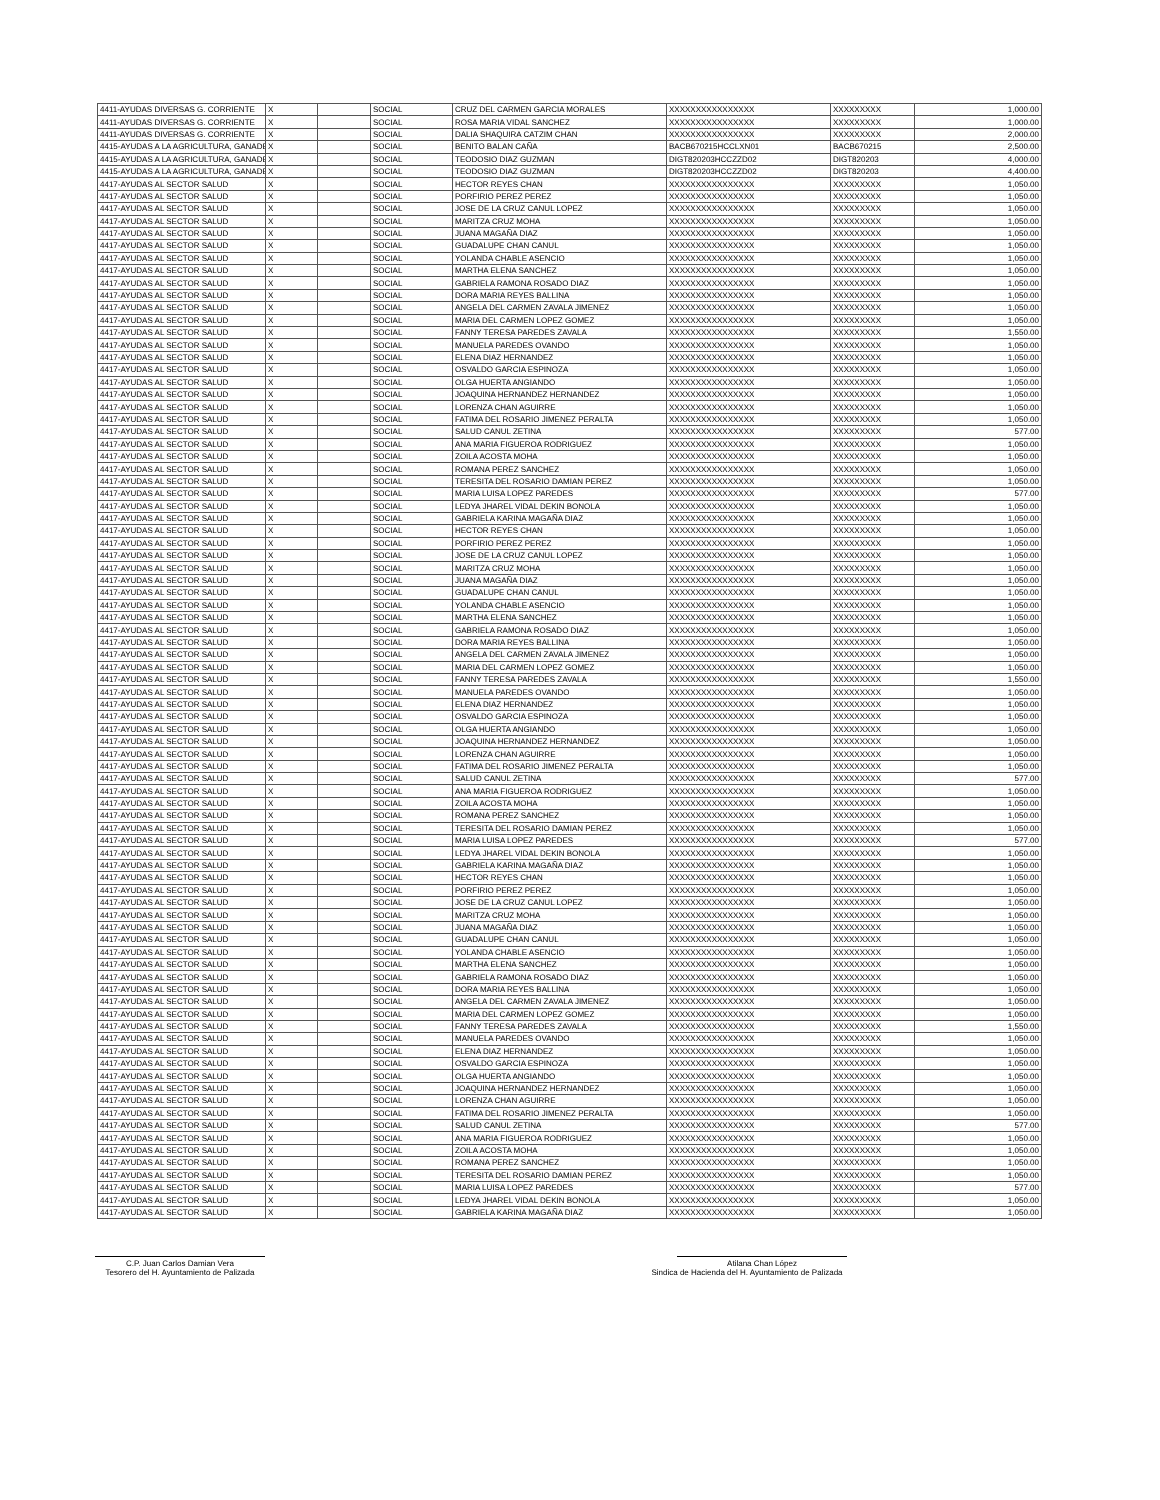| 4411-AYUDAS DIVERSAS G. CORRIENTE | X | | SOCIAL | CRUZ DEL CARMEN GARCIA MORALES | XXXXXXXXXXXXXXXX | XXXXXXXXX | 1,000.00 |
| 4411-AYUDAS DIVERSAS G. CORRIENTE | X | | SOCIAL | ROSA MARIA VIDAL SANCHEZ | XXXXXXXXXXXXXXXX | XXXXXXXXX | 1,000.00 |
| 4411-AYUDAS DIVERSAS G. CORRIENTE | X | | SOCIAL | DALIA SHAQUIRA CATZIM CHAN | XXXXXXXXXXXXXXXX | XXXXXXXXX | 2,000.00 |
| 4415-AYUDAS A LA AGRICULTURA, GANADE | X | | SOCIAL | BENITO BALAN CAÑA | BACB670215HCCLXN01 | BACB670215 | 2,500.00 |
| 4415-AYUDAS A LA AGRICULTURA, GANADE | X | | SOCIAL | TEODOSIO DIAZ GUZMAN | DIGT820203HCCZZD02 | DIGT820203 | 4,000.00 |
| 4415-AYUDAS A LA AGRICULTURA, GANADE | X | | SOCIAL | TEODOSIO DIAZ GUZMAN | DIGT820203HCCZZD02 | DIGT820203 | 4,400.00 |
| 4417-AYUDAS AL SECTOR SALUD | X | | SOCIAL | HECTOR REYES CHAN | XXXXXXXXXXXXXXXX | XXXXXXXXX | 1,050.00 |
| 4417-AYUDAS AL SECTOR SALUD | X | | SOCIAL | PORFIRIO PEREZ PEREZ | XXXXXXXXXXXXXXXX | XXXXXXXXX | 1,050.00 |
| 4417-AYUDAS AL SECTOR SALUD | X | | SOCIAL | JOSE DE LA CRUZ CANUL LOPEZ | XXXXXXXXXXXXXXXX | XXXXXXXXX | 1,050.00 |
| 4417-AYUDAS AL SECTOR SALUD | X | | SOCIAL | MARITZA CRUZ MOHA | XXXXXXXXXXXXXXXX | XXXXXXXXX | 1,050.00 |
| 4417-AYUDAS AL SECTOR SALUD | X | | SOCIAL | JUANA MAGAÑA DIAZ | XXXXXXXXXXXXXXXX | XXXXXXXXX | 1,050.00 |
| 4417-AYUDAS AL SECTOR SALUD | X | | SOCIAL | GUADALUPE CHAN CANUL | XXXXXXXXXXXXXXXX | XXXXXXXXX | 1,050.00 |
| 4417-AYUDAS AL SECTOR SALUD | X | | SOCIAL | YOLANDA CHABLE ASENCIO | XXXXXXXXXXXXXXXX | XXXXXXXXX | 1,050.00 |
| 4417-AYUDAS AL SECTOR SALUD | X | | SOCIAL | MARTHA ELENA SANCHEZ | XXXXXXXXXXXXXXXX | XXXXXXXXX | 1,050.00 |
| 4417-AYUDAS AL SECTOR SALUD | X | | SOCIAL | GABRIELA RAMONA ROSADO DIAZ | XXXXXXXXXXXXXXXX | XXXXXXXXX | 1,050.00 |
| 4417-AYUDAS AL SECTOR SALUD | X | | SOCIAL | DORA MARIA REYES BALLINA | XXXXXXXXXXXXXXXX | XXXXXXXXX | 1,050.00 |
| 4417-AYUDAS AL SECTOR SALUD | X | | SOCIAL | ANGELA DEL CARMEN ZAVALA JIMENEZ | XXXXXXXXXXXXXXXX | XXXXXXXXX | 1,050.00 |
| 4417-AYUDAS AL SECTOR SALUD | X | | SOCIAL | MARIA DEL CARMEN LOPEZ GOMEZ | XXXXXXXXXXXXXXXX | XXXXXXXXX | 1,050.00 |
| 4417-AYUDAS AL SECTOR SALUD | X | | SOCIAL | FANNY TERESA PAREDES ZAVALA | XXXXXXXXXXXXXXXX | XXXXXXXXX | 1,550.00 |
| 4417-AYUDAS AL SECTOR SALUD | X | | SOCIAL | MANUELA PAREDES OVANDO | XXXXXXXXXXXXXXXX | XXXXXXXXX | 1,050.00 |
| 4417-AYUDAS AL SECTOR SALUD | X | | SOCIAL | ELENA DIAZ HERNANDEZ | XXXXXXXXXXXXXXXX | XXXXXXXXX | 1,050.00 |
| 4417-AYUDAS AL SECTOR SALUD | X | | SOCIAL | OSVALDO GARCIA ESPINOZA | XXXXXXXXXXXXXXXX | XXXXXXXXX | 1,050.00 |
| 4417-AYUDAS AL SECTOR SALUD | X | | SOCIAL | OLGA HUERTA ANGIANDO | XXXXXXXXXXXXXXXX | XXXXXXXXX | 1,050.00 |
| 4417-AYUDAS AL SECTOR SALUD | X | | SOCIAL | JOAQUINA HERNANDEZ HERNANDEZ | XXXXXXXXXXXXXXXX | XXXXXXXXX | 1,050.00 |
| 4417-AYUDAS AL SECTOR SALUD | X | | SOCIAL | LORENZA CHAN AGUIRRE | XXXXXXXXXXXXXXXX | XXXXXXXXX | 1,050.00 |
| 4417-AYUDAS AL SECTOR SALUD | X | | SOCIAL | FATIMA DEL ROSARIO JIMENEZ PERALTA | XXXXXXXXXXXXXXXX | XXXXXXXXX | 1,050.00 |
| 4417-AYUDAS AL SECTOR SALUD | X | | SOCIAL | SALUD CANUL ZETINA | XXXXXXXXXXXXXXXX | XXXXXXXXX | 577.00 |
| 4417-AYUDAS AL SECTOR SALUD | X | | SOCIAL | ANA MARIA FIGUEROA RODRIGUEZ | XXXXXXXXXXXXXXXX | XXXXXXXXX | 1,050.00 |
| 4417-AYUDAS AL SECTOR SALUD | X | | SOCIAL | ZOILA ACOSTA MOHA | XXXXXXXXXXXXXXXX | XXXXXXXXX | 1,050.00 |
| 4417-AYUDAS AL SECTOR SALUD | X | | SOCIAL | ROMANA PEREZ SANCHEZ | XXXXXXXXXXXXXXXX | XXXXXXXXX | 1,050.00 |
| 4417-AYUDAS AL SECTOR SALUD | X | | SOCIAL | TERESITA DEL ROSARIO DAMIAN PEREZ | XXXXXXXXXXXXXXXX | XXXXXXXXX | 1,050.00 |
| 4417-AYUDAS AL SECTOR SALUD | X | | SOCIAL | MARIA LUISA LOPEZ PAREDES | XXXXXXXXXXXXXXXX | XXXXXXXXX | 577.00 |
| 4417-AYUDAS AL SECTOR SALUD | X | | SOCIAL | LEDYA JHAREL VIDAL DEKIN BONOLA | XXXXXXXXXXXXXXXX | XXXXXXXXX | 1,050.00 |
| 4417-AYUDAS AL SECTOR SALUD | X | | SOCIAL | GABRIELA KARINA MAGAÑA DIAZ | XXXXXXXXXXXXXXXX | XXXXXXXXX | 1,050.00 |
| 4417-AYUDAS AL SECTOR SALUD | X | | SOCIAL | HECTOR REYES CHAN | XXXXXXXXXXXXXXXX | XXXXXXXXX | 1,050.00 |
| 4417-AYUDAS AL SECTOR SALUD | X | | SOCIAL | PORFIRIO PEREZ PEREZ | XXXXXXXXXXXXXXXX | XXXXXXXXX | 1,050.00 |
| 4417-AYUDAS AL SECTOR SALUD | X | | SOCIAL | JOSE DE LA CRUZ CANUL LOPEZ | XXXXXXXXXXXXXXXX | XXXXXXXXX | 1,050.00 |
| 4417-AYUDAS AL SECTOR SALUD | X | | SOCIAL | MARITZA CRUZ MOHA | XXXXXXXXXXXXXXXX | XXXXXXXXX | 1,050.00 |
| 4417-AYUDAS AL SECTOR SALUD | X | | SOCIAL | JUANA MAGAÑA DIAZ | XXXXXXXXXXXXXXXX | XXXXXXXXX | 1,050.00 |
| 4417-AYUDAS AL SECTOR SALUD | X | | SOCIAL | GUADALUPE CHAN CANUL | XXXXXXXXXXXXXXXX | XXXXXXXXX | 1,050.00 |
| 4417-AYUDAS AL SECTOR SALUD | X | | SOCIAL | YOLANDA CHABLE ASENCIO | XXXXXXXXXXXXXXXX | XXXXXXXXX | 1,050.00 |
| 4417-AYUDAS AL SECTOR SALUD | X | | SOCIAL | MARTHA ELENA SANCHEZ | XXXXXXXXXXXXXXXX | XXXXXXXXX | 1,050.00 |
| 4417-AYUDAS AL SECTOR SALUD | X | | SOCIAL | GABRIELA RAMONA ROSADO DIAZ | XXXXXXXXXXXXXXXX | XXXXXXXXX | 1,050.00 |
| 4417-AYUDAS AL SECTOR SALUD | X | | SOCIAL | DORA MARIA REYES BALLINA | XXXXXXXXXXXXXXXX | XXXXXXXXX | 1,050.00 |
| 4417-AYUDAS AL SECTOR SALUD | X | | SOCIAL | ANGELA DEL CARMEN ZAVALA JIMENEZ | XXXXXXXXXXXXXXXX | XXXXXXXXX | 1,050.00 |
| 4417-AYUDAS AL SECTOR SALUD | X | | SOCIAL | MARIA DEL CARMEN LOPEZ GOMEZ | XXXXXXXXXXXXXXXX | XXXXXXXXX | 1,050.00 |
| 4417-AYUDAS AL SECTOR SALUD | X | | SOCIAL | FANNY TERESA PAREDES ZAVALA | XXXXXXXXXXXXXXXX | XXXXXXXXX | 1,550.00 |
| 4417-AYUDAS AL SECTOR SALUD | X | | SOCIAL | MANUELA PAREDES OVANDO | XXXXXXXXXXXXXXXX | XXXXXXXXX | 1,050.00 |
| 4417-AYUDAS AL SECTOR SALUD | X | | SOCIAL | ELENA DIAZ HERNANDEZ | XXXXXXXXXXXXXXXX | XXXXXXXXX | 1,050.00 |
| 4417-AYUDAS AL SECTOR SALUD | X | | SOCIAL | OSVALDO GARCIA ESPINOZA | XXXXXXXXXXXXXXXX | XXXXXXXXX | 1,050.00 |
| 4417-AYUDAS AL SECTOR SALUD | X | | SOCIAL | OLGA HUERTA ANGIANDO | XXXXXXXXXXXXXXXX | XXXXXXXXX | 1,050.00 |
| 4417-AYUDAS AL SECTOR SALUD | X | | SOCIAL | JOAQUINA HERNANDEZ HERNANDEZ | XXXXXXXXXXXXXXXX | XXXXXXXXX | 1,050.00 |
| 4417-AYUDAS AL SECTOR SALUD | X | | SOCIAL | LORENZA CHAN AGUIRRE | XXXXXXXXXXXXXXXX | XXXXXXXXX | 1,050.00 |
| 4417-AYUDAS AL SECTOR SALUD | X | | SOCIAL | FATIMA DEL ROSARIO JIMENEZ PERALTA | XXXXXXXXXXXXXXXX | XXXXXXXXX | 1,050.00 |
| 4417-AYUDAS AL SECTOR SALUD | X | | SOCIAL | SALUD CANUL ZETINA | XXXXXXXXXXXXXXXX | XXXXXXXXX | 577.00 |
| 4417-AYUDAS AL SECTOR SALUD | X | | SOCIAL | ANA MARIA FIGUEROA RODRIGUEZ | XXXXXXXXXXXXXXXX | XXXXXXXXX | 1,050.00 |
| 4417-AYUDAS AL SECTOR SALUD | X | | SOCIAL | ZOILA ACOSTA MOHA | XXXXXXXXXXXXXXXX | XXXXXXXXX | 1,050.00 |
| 4417-AYUDAS AL SECTOR SALUD | X | | SOCIAL | ROMANA PEREZ SANCHEZ | XXXXXXXXXXXXXXXX | XXXXXXXXX | 1,050.00 |
| 4417-AYUDAS AL SECTOR SALUD | X | | SOCIAL | TERESITA DEL ROSARIO DAMIAN PEREZ | XXXXXXXXXXXXXXXX | XXXXXXXXX | 1,050.00 |
| 4417-AYUDAS AL SECTOR SALUD | X | | SOCIAL | MARIA LUISA LOPEZ PAREDES | XXXXXXXXXXXXXXXX | XXXXXXXXX | 577.00 |
| 4417-AYUDAS AL SECTOR SALUD | X | | SOCIAL | LEDYA JHAREL VIDAL DEKIN BONOLA | XXXXXXXXXXXXXXXX | XXXXXXXXX | 1,050.00 |
| 4417-AYUDAS AL SECTOR SALUD | X | | SOCIAL | GABRIELA KARINA MAGAÑA DIAZ | XXXXXXXXXXXXXXXX | XXXXXXXXX | 1,050.00 |
| 4417-AYUDAS AL SECTOR SALUD | X | | SOCIAL | HECTOR REYES CHAN | XXXXXXXXXXXXXXXX | XXXXXXXXX | 1,050.00 |
| 4417-AYUDAS AL SECTOR SALUD | X | | SOCIAL | PORFIRIO PEREZ PEREZ | XXXXXXXXXXXXXXXX | XXXXXXXXX | 1,050.00 |
| 4417-AYUDAS AL SECTOR SALUD | X | | SOCIAL | JOSE DE LA CRUZ CANUL LOPEZ | XXXXXXXXXXXXXXXX | XXXXXXXXX | 1,050.00 |
| 4417-AYUDAS AL SECTOR SALUD | X | | SOCIAL | MARITZA CRUZ MOHA | XXXXXXXXXXXXXXXX | XXXXXXXXX | 1,050.00 |
| 4417-AYUDAS AL SECTOR SALUD | X | | SOCIAL | JUANA MAGAÑA DIAZ | XXXXXXXXXXXXXXXX | XXXXXXXXX | 1,050.00 |
| 4417-AYUDAS AL SECTOR SALUD | X | | SOCIAL | GUADALUPE CHAN CANUL | XXXXXXXXXXXXXXXX | XXXXXXXXX | 1,050.00 |
| 4417-AYUDAS AL SECTOR SALUD | X | | SOCIAL | YOLANDA CHABLE ASENCIO | XXXXXXXXXXXXXXXX | XXXXXXXXX | 1,050.00 |
| 4417-AYUDAS AL SECTOR SALUD | X | | SOCIAL | MARTHA ELENA SANCHEZ | XXXXXXXXXXXXXXXX | XXXXXXXXX | 1,050.00 |
| 4417-AYUDAS AL SECTOR SALUD | X | | SOCIAL | GABRIELA RAMONA ROSADO DIAZ | XXXXXXXXXXXXXXXX | XXXXXXXXX | 1,050.00 |
| 4417-AYUDAS AL SECTOR SALUD | X | | SOCIAL | DORA MARIA REYES BALLINA | XXXXXXXXXXXXXXXX | XXXXXXXXX | 1,050.00 |
| 4417-AYUDAS AL SECTOR SALUD | X | | SOCIAL | ANGELA DEL CARMEN ZAVALA JIMENEZ | XXXXXXXXXXXXXXXX | XXXXXXXXX | 1,050.00 |
| 4417-AYUDAS AL SECTOR SALUD | X | | SOCIAL | MARIA DEL CARMEN LOPEZ GOMEZ | XXXXXXXXXXXXXXXX | XXXXXXXXX | 1,050.00 |
| 4417-AYUDAS AL SECTOR SALUD | X | | SOCIAL | FANNY TERESA PAREDES ZAVALA | XXXXXXXXXXXXXXXX | XXXXXXXXX | 1,550.00 |
| 4417-AYUDAS AL SECTOR SALUD | X | | SOCIAL | MANUELA PAREDES OVANDO | XXXXXXXXXXXXXXXX | XXXXXXXXX | 1,050.00 |
| 4417-AYUDAS AL SECTOR SALUD | X | | SOCIAL | ELENA DIAZ HERNANDEZ | XXXXXXXXXXXXXXXX | XXXXXXXXX | 1,050.00 |
| 4417-AYUDAS AL SECTOR SALUD | X | | SOCIAL | OSVALDO GARCIA ESPINOZA | XXXXXXXXXXXXXXXX | XXXXXXXXX | 1,050.00 |
| 4417-AYUDAS AL SECTOR SALUD | X | | SOCIAL | OLGA HUERTA ANGIANDO | XXXXXXXXXXXXXXXX | XXXXXXXXX | 1,050.00 |
| 4417-AYUDAS AL SECTOR SALUD | X | | SOCIAL | JOAQUINA HERNANDEZ HERNANDEZ | XXXXXXXXXXXXXXXX | XXXXXXXXX | 1,050.00 |
| 4417-AYUDAS AL SECTOR SALUD | X | | SOCIAL | LORENZA CHAN AGUIRRE | XXXXXXXXXXXXXXXX | XXXXXXXXX | 1,050.00 |
| 4417-AYUDAS AL SECTOR SALUD | X | | SOCIAL | FATIMA DEL ROSARIO JIMENEZ PERALTA | XXXXXXXXXXXXXXXX | XXXXXXXXX | 1,050.00 |
| 4417-AYUDAS AL SECTOR SALUD | X | | SOCIAL | SALUD CANUL ZETINA | XXXXXXXXXXXXXXXX | XXXXXXXXX | 577.00 |
| 4417-AYUDAS AL SECTOR SALUD | X | | SOCIAL | ANA MARIA FIGUEROA RODRIGUEZ | XXXXXXXXXXXXXXXX | XXXXXXXXX | 1,050.00 |
| 4417-AYUDAS AL SECTOR SALUD | X | | SOCIAL | ZOILA ACOSTA MOHA | XXXXXXXXXXXXXXXX | XXXXXXXXX | 1,050.00 |
| 4417-AYUDAS AL SECTOR SALUD | X | | SOCIAL | ROMANA PEREZ SANCHEZ | XXXXXXXXXXXXXXXX | XXXXXXXXX | 1,050.00 |
| 4417-AYUDAS AL SECTOR SALUD | X | | SOCIAL | TERESITA DEL ROSARIO DAMIAN PEREZ | XXXXXXXXXXXXXXXX | XXXXXXXXX | 1,050.00 |
| 4417-AYUDAS AL SECTOR SALUD | X | | SOCIAL | MARIA LUISA LOPEZ PAREDES | XXXXXXXXXXXXXXXX | XXXXXXXXX | 577.00 |
| 4417-AYUDAS AL SECTOR SALUD | X | | SOCIAL | LEDYA JHAREL VIDAL DEKIN BONOLA | XXXXXXXXXXXXXXXX | XXXXXXXXX | 1,050.00 |
| 4417-AYUDAS AL SECTOR SALUD | X | | SOCIAL | GABRIELA KARINA MAGAÑA DIAZ | XXXXXXXXXXXXXXXX | XXXXXXXXX | 1,050.00 |
C.P. Juan Carlos Damian Vera
Tesorero del H. Ayuntamiento de Palizada
Atilana Chan López
Sindica de Hacienda del H. Ayuntamiento de Palizada